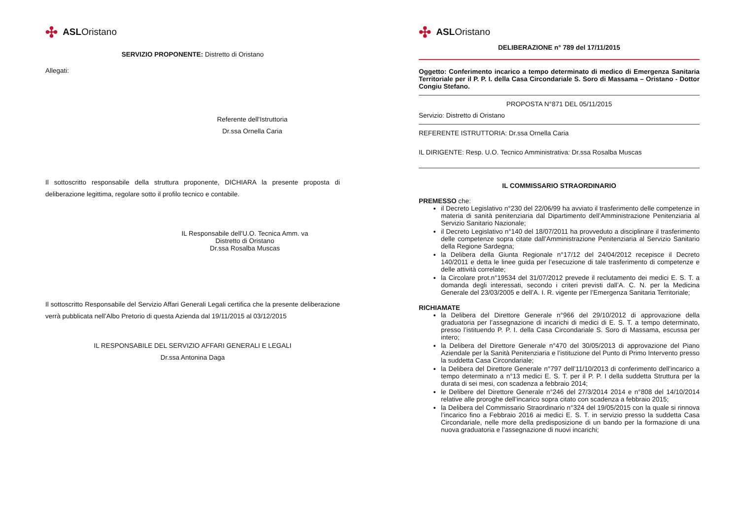✣ ASLOristano
SERVIZIO PROPONENTE: Distretto di Oristano
Allegati:
Referente dell'Istruttoria
Dr.ssa Ornella Caria
Il sottoscritto responsabile della struttura proponente, DICHIARA la presente proposta di deliberazione legittima, regolare sotto il profilo tecnico e contabile.
IL Responsabile dell'U.O. Tecnica Amm. va
Distretto di Oristano
Dr.ssa Rosalba Muscas
Il sottoscritto Responsabile del Servizio Affari Generali Legali certifica che la presente deliberazione verrà pubblicata nell’Albo Pretorio di questa Azienda dal 19/11/2015 al 03/12/2015
IL RESPONSABILE DEL SERVIZIO AFFARI GENERALI E LEGALI
Dr.ssa Antonina Daga
✣ ASLOristano
DELIBERAZIONE n° 789 del 17/11/2015
Oggetto: Conferimento incarico a tempo determinato di medico di Emergenza Sanitaria Territoriale per il P. P. I. della Casa Circondariale S. Soro di Massama – Oristano - Dottor Congiu Stefano.
PROPOSTA N°871 DEL 05/11/2015
Servizio: Distretto di Oristano
REFERENTE ISTRUTTORIA: Dr.ssa Ornella Caria
IL DIRIGENTE: Resp. U.O. Tecnico Amministrativa: Dr.ssa Rosalba Muscas
IL COMMISSARIO STRAORDINARIO
PREMESSO che:
il Decreto Legislativo n°230 del 22/06/99 ha avviato il trasferimento delle competenze in materia di sanità penitenziaria dal Dipartimento dell’Amministrazione Penitenziaria al Servizio Sanitario Nazionale;
il Decreto Legislativo n°140 del 18/07/2011 ha provveduto a disciplinare il trasferimento delle competenze sopra citate dall’Amministrazione Penitenziaria al Servizio Sanitario della Regione Sardegna;
la Delibera della Giunta Regionale n°17/12 del 24/04/2012 recepisce il Decreto 140/2011 e detta le linee guida per l’esecuzione di tale trasferimento di competenze e delle attività correlate;
la Circolare prot.n°19534 del 31/07/2012 prevede il reclutamento dei medici E. S. T. a domanda degli interessati, secondo i criteri previsti dall’A. C. N. per la Medicina Generale del 23/03/2005 e dell’A. I. R. vigente per l’Emergenza Sanitaria Territoriale;
RICHIAMATE
la Delibera del Direttore Generale n°966 del 29/10/2012 di approvazione della graduatoria per l’assegnazione di incarichi di medici di E. S. T. a tempo determinato, presso l’istituendo P. P. I. della Casa Circondariale S. Soro di Massama, escussa per intero;
la Delibera del Direttore Generale n°470 del 30/05/2013 di approvazione del Piano Aziendale per la Sanità Penitenziaria e l’istituzione del Punto di Primo Intervento presso la suddetta Casa Circondariale;
la Delibera del Direttore Generale n°797 dell’11/10/2013 di conferimento dell’incarico a tempo determinato a n°13 medici E. S. T. per il P. P. I della suddetta Struttura per la durata di sei mesi, con scadenza a febbraio 2014;
le Delibere del Direttore Generale n°246 del 27/3/2014 2014 e n°808 del 14/10/2014 relative alle proroghe dell’incarico sopra citato con scadenza a febbraio 2015;
la Delibera del Commissario Straordinario n°324 del 19/05/2015 con la quale si rinnova l’incarico fino a Febbraio 2016 ai medici E. S. T. in servizio presso la suddetta Casa Circondariale, nelle more della predisposizione di un bando per la formazione di una nuova graduatoria e l’assegnazione di nuovi incarichi;